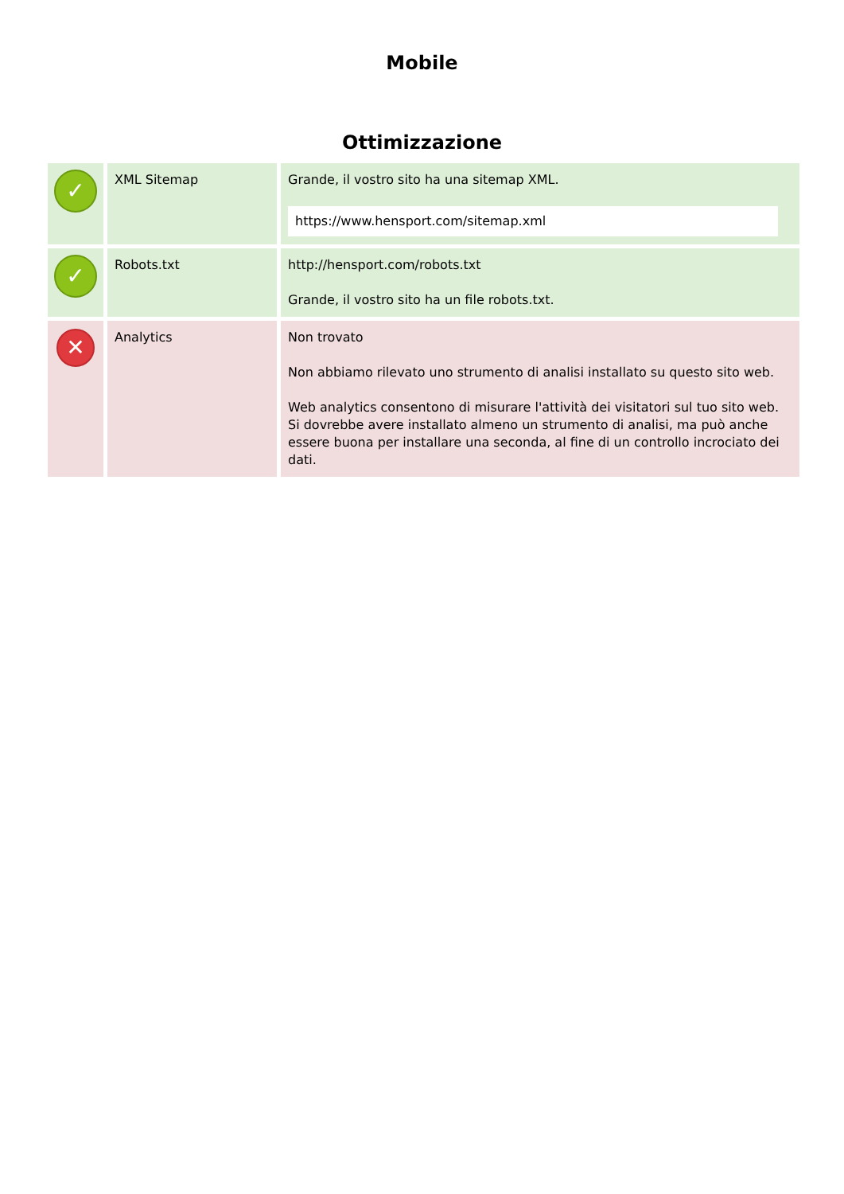Mobile
Ottimizzazione
| ✓ | XML Sitemap | Grande, il vostro sito ha una sitemap XML. https://www.hensport.com/sitemap.xml |
| ✓ | Robots.txt | http://hensport.com/robots.txt Grande, il vostro sito ha un file robots.txt. |
| ✕ | Analytics | Non trovato Non abbiamo rilevato uno strumento di analisi installato su questo sito web. Web analytics consentono di misurare l'attività dei visitatori sul tuo sito web. Si dovrebbe avere installato almeno un strumento di analisi, ma può anche essere buona per installare una seconda, al fine di un controllo incrociato dei dati. |